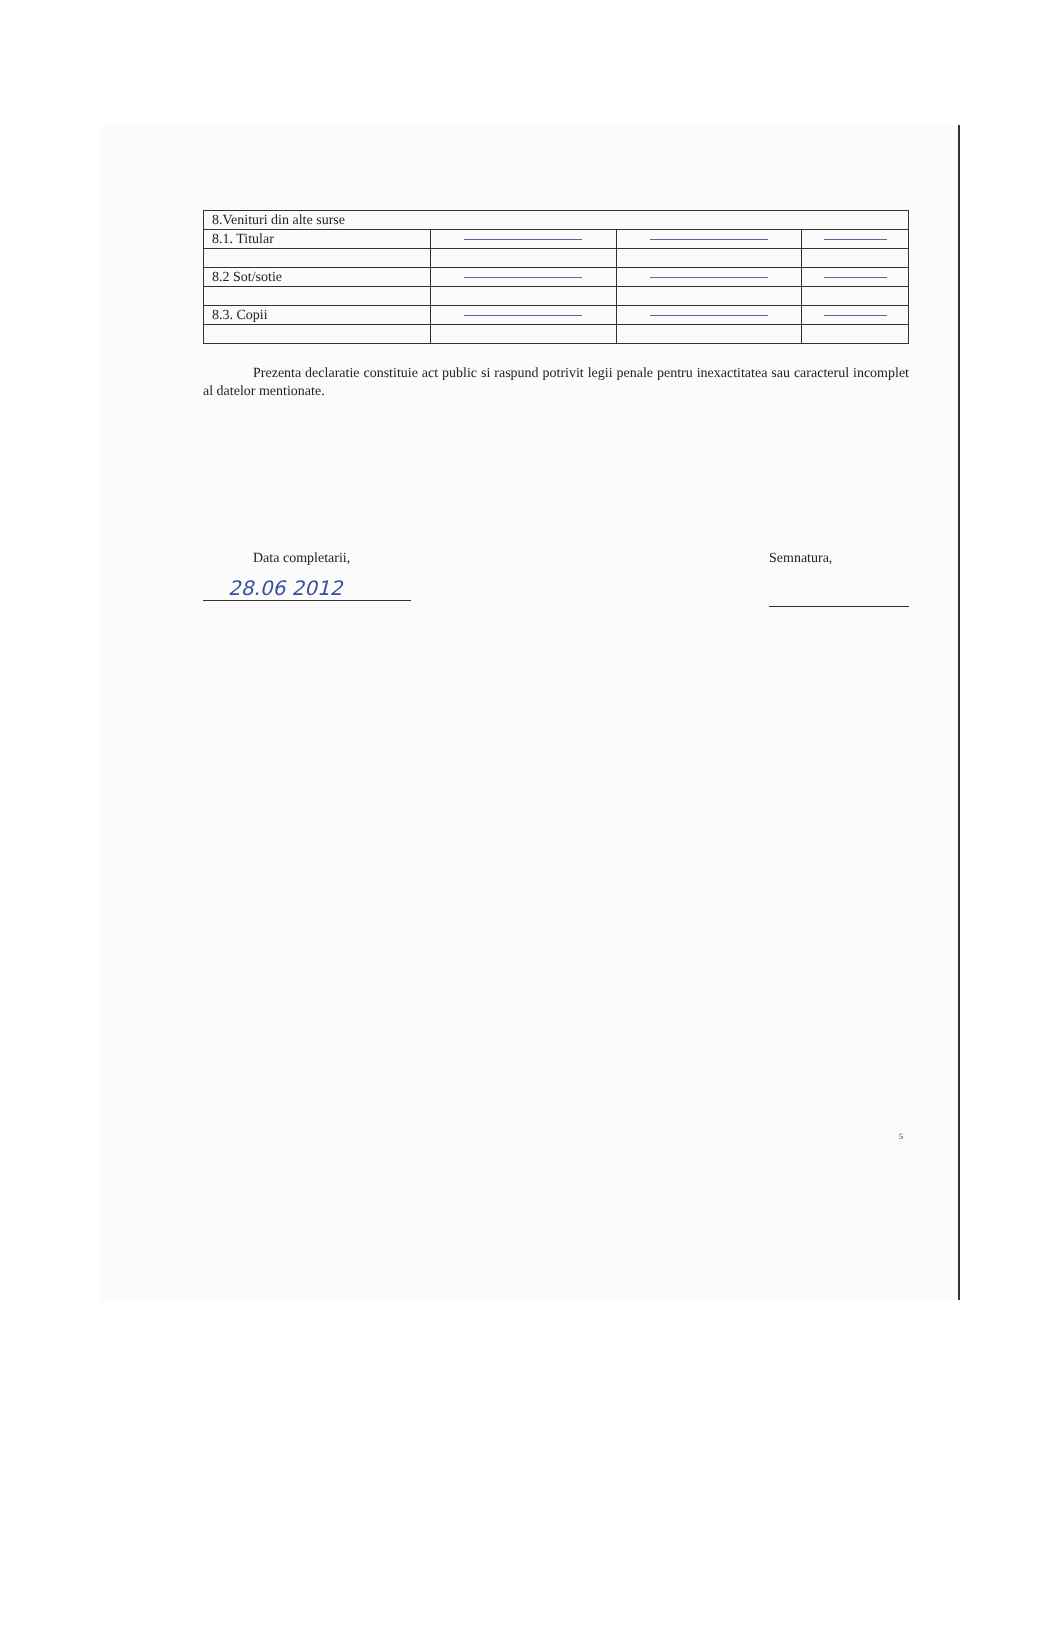| 8.Venituri din alte surse | | | |
| 8.1. Titular | | | |
| 8.2 Sot/sotie | | | |
| 8.3. Copii | | | |
Prezenta declaratie constituie act public si raspund potrivit legii penale pentru inexactitatea sau caracterul incomplet al datelor mentionate.
Data completarii,
28.06 2012
Semnatura,
5